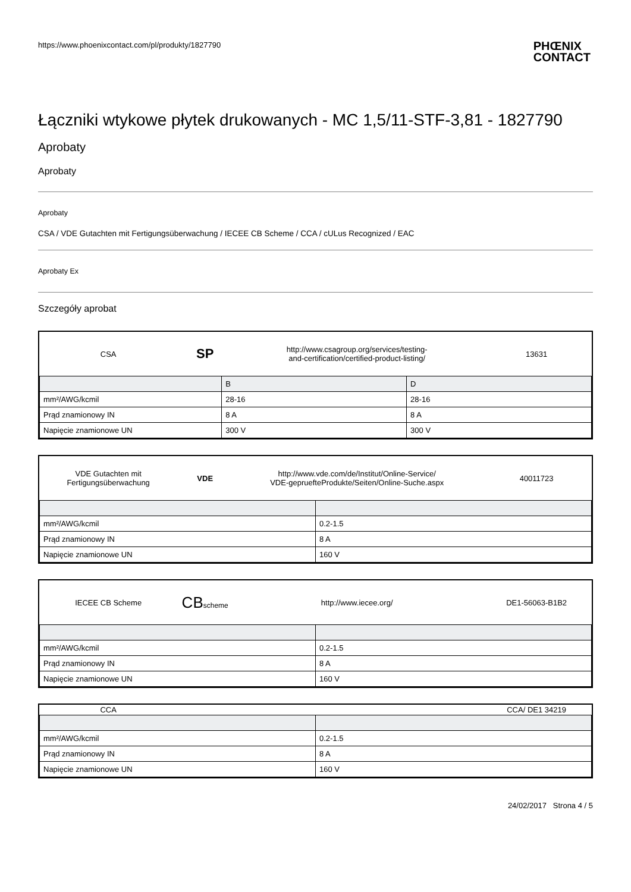https://www.phoenixcontact.com/pl/produkty/1827790 PHŒNIX
CONTACT
Łączniki wtykowe płytek drukowanych - MC 1,5/11-STF-3,81 - 1827790
Aprobaty
Aprobaty
Aprobaty
CSA / VDE Gutachten mit Fertigungsüberwachung / IECEE CB Scheme / CCA / cULus Recognized / EAC
Aprobaty Ex
Szczegóły aprobat
| CSA | SP | http://www.csagroup.org/services/testing- and-certification/certified-product-listing/ | 13631 |
| | B | D |
| mm²/AWG/kcmil | 28-16 | 28-16 |
| Prąd znamionowy IN | 8 A | 8 A |
| Napięcie znamionowe UN | 300 V | 300 V |
| VDE Gutachten mit Fertigungsüberwachung | VDE | http://www.vde.com/de/Institut/Online-Service/ VDE-gepruefteProdukte/Seiten/Online-Suche.aspx | 40011723 |
| mm²/AWG/kcmil | 0.2-1.5 |
| Prąd znamionowy IN | 8 A |
| Napięcie znamionowe UN | 160 V |
| IECEE CB Scheme | CB scheme | http://www.iecee.org/ | DE1-56063-B1B2 |
| mm²/AWG/kcmil | 0.2-1.5 |
| Prąd znamionowy IN | 8 A |
| Napięcie znamionowe UN | 160 V |
| CCA | | CCA/ DE1 34219 |
| mm²/AWG/kcmil | 0.2-1.5 |
| Prąd znamionowy IN | 8 A |
| Napięcie znamionowe UN | 160 V |
24/02/2017 Strona 4 / 5